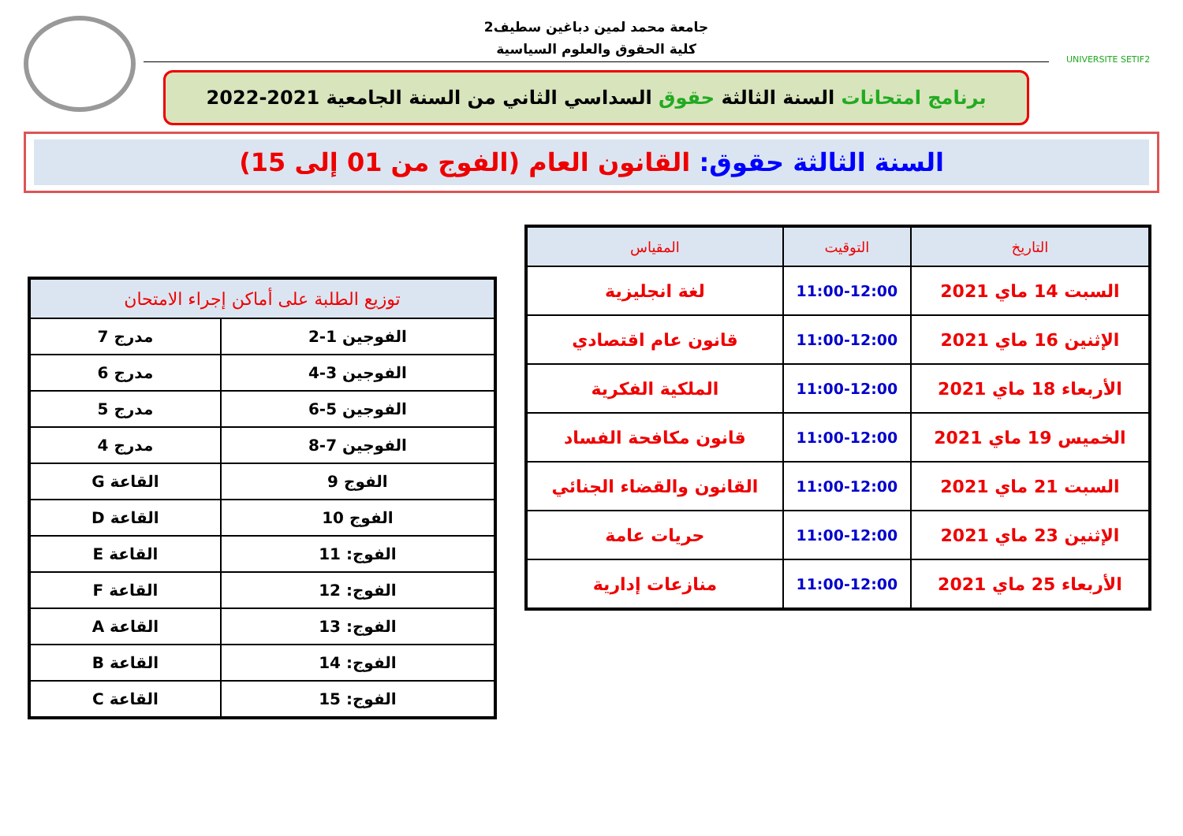UNIVERSITE SETIF2
جامعة محمد لمين دباغين سطيف2
كلية الحقوق والعلوم السياسية
برنامج امتحانات السنة الثالثة حقوق السداسي الثاني من السنة الجامعية 2021-2022
السنة الثالثة حقوق: القانون العام (الفوج من 01 إلى 15)
| التاريخ | التوقيت | المقياس |
| --- | --- | --- |
| السبت 14 ماي 2021 | 11:00-12:00 | لغة انجليزية |
| الإثنين 16 ماي 2021 | 11:00-12:00 | قانون عام اقتصادي |
| الأربعاء 18 ماي 2021 | 11:00-12:00 | الملكية الفكرية |
| الخميس 19 ماي 2021 | 11:00-12:00 | قانون مكافحة الفساد |
| السبت 21 ماي 2021 | 11:00-12:00 | القانون والقضاء الجنائي |
| الإثنين 23 ماي 2021 | 11:00-12:00 | حريات عامة |
| الأربعاء 25 ماي 2021 | 11:00-12:00 | منازعات إدارية |
| توزيع الطلبة على أماكن إجراء الامتحان | |
| --- | --- |
| الفوجين 1-2 | مدرج 7 |
| الفوجين 3-4 | مدرج 6 |
| الفوجين 5-6 | مدرج 5 |
| الفوجين 7-8 | مدرج 4 |
| الفوج 9 | القاعة G |
| الفوج 10 | القاعة D |
| الفوج: 11 | القاعة E |
| الفوج: 12 | القاعة F |
| الفوج: 13 | القاعة A |
| الفوج: 14 | القاعة B |
| الفوج: 15 | القاعة C |